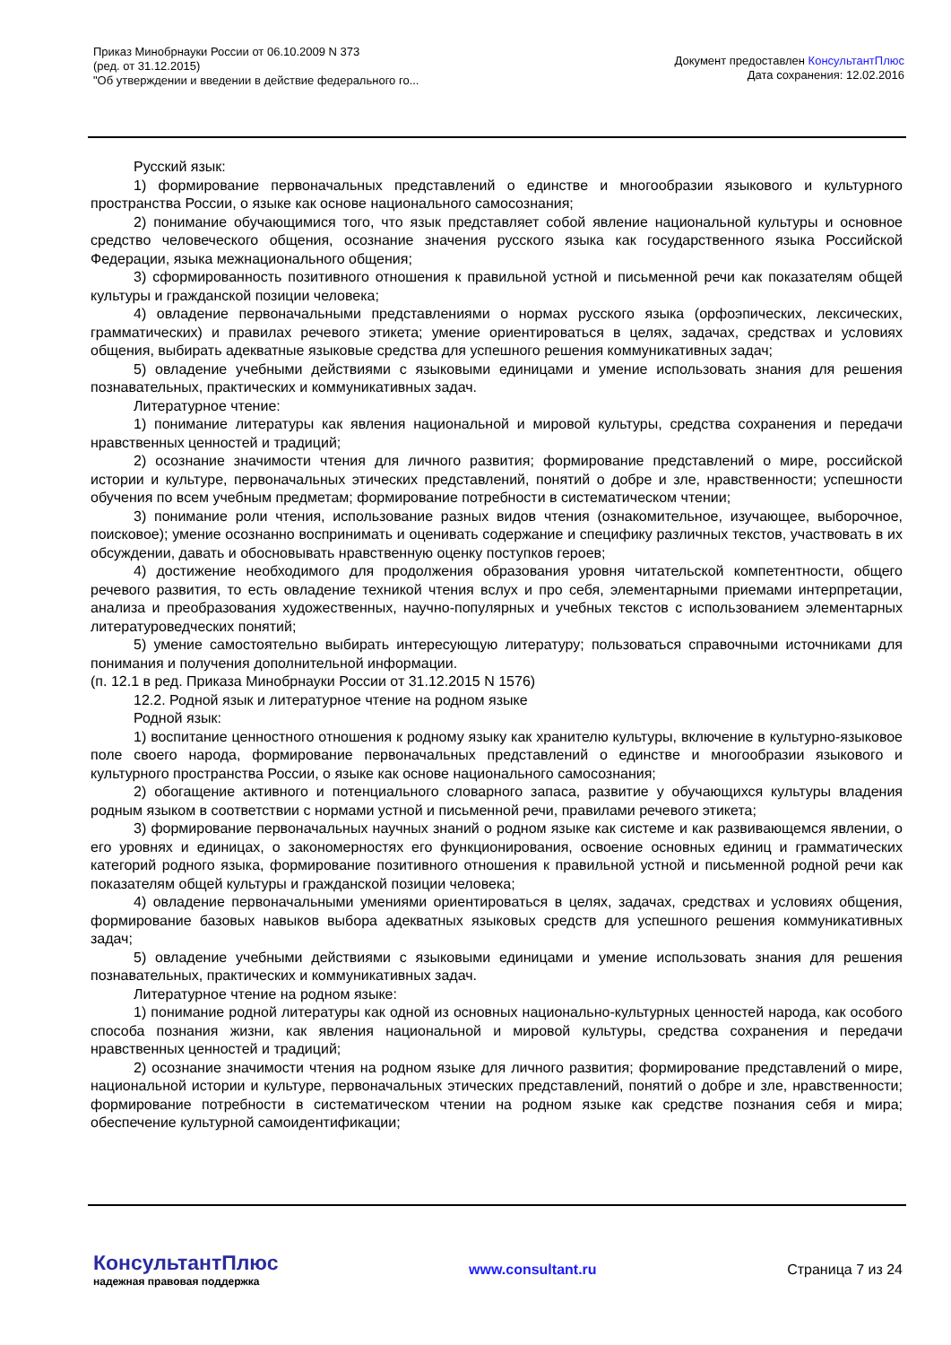Приказ Минобрнауки России от 06.10.2009 N 373
(ред. от 31.12.2015)
"Об утверждении и введении в действие федерального го...
Документ предоставлен КонсультантПлюс
Дата сохранения: 12.02.2016
Русский язык:
1) формирование первоначальных представлений о единстве и многообразии языкового и культурного пространства России, о языке как основе национального самосознания;
2) понимание обучающимися того, что язык представляет собой явление национальной культуры и основное средство человеческого общения, осознание значения русского языка как государственного языка Российской Федерации, языка межнационального общения;
3) сформированность позитивного отношения к правильной устной и письменной речи как показателям общей культуры и гражданской позиции человека;
4) овладение первоначальными представлениями о нормах русского языка (орфоэпических, лексических, грамматических) и правилах речевого этикета; умение ориентироваться в целях, задачах, средствах и условиях общения, выбирать адекватные языковые средства для успешного решения коммуникативных задач;
5) овладение учебными действиями с языковыми единицами и умение использовать знания для решения познавательных, практических и коммуникативных задач.
Литературное чтение:
1) понимание литературы как явления национальной и мировой культуры, средства сохранения и передачи нравственных ценностей и традиций;
2) осознание значимости чтения для личного развития; формирование представлений о мире, российской истории и культуре, первоначальных этических представлений, понятий о добре и зле, нравственности; успешности обучения по всем учебным предметам; формирование потребности в систематическом чтении;
3) понимание роли чтения, использование разных видов чтения (ознакомительное, изучающее, выборочное, поисковое); умение осознанно воспринимать и оценивать содержание и специфику различных текстов, участвовать в их обсуждении, давать и обосновывать нравственную оценку поступков героев;
4) достижение необходимого для продолжения образования уровня читательской компетентности, общего речевого развития, то есть овладение техникой чтения вслух и про себя, элементарными приемами интерпретации, анализа и преобразования художественных, научно-популярных и учебных текстов с использованием элементарных литературоведческих понятий;
5) умение самостоятельно выбирать интересующую литературу; пользоваться справочными источниками для понимания и получения дополнительной информации.
(п. 12.1 в ред. Приказа Минобрнауки России от 31.12.2015 N 1576)
12.2. Родной язык и литературное чтение на родном языке
Родной язык:
1) воспитание ценностного отношения к родному языку как хранителю культуры, включение в культурно-языковое поле своего народа, формирование первоначальных представлений о единстве и многообразии языкового и культурного пространства России, о языке как основе национального самосознания;
2) обогащение активного и потенциального словарного запаса, развитие у обучающихся культуры владения родным языком в соответствии с нормами устной и письменной речи, правилами речевого этикета;
3) формирование первоначальных научных знаний о родном языке как системе и как развивающемся явлении, о его уровнях и единицах, о закономерностях его функционирования, освоение основных единиц и грамматических категорий родного языка, формирование позитивного отношения к правильной устной и письменной родной речи как показателям общей культуры и гражданской позиции человека;
4) овладение первоначальными умениями ориентироваться в целях, задачах, средствах и условиях общения, формирование базовых навыков выбора адекватных языковых средств для успешного решения коммуникативных задач;
5) овладение учебными действиями с языковыми единицами и умение использовать знания для решения познавательных, практических и коммуникативных задач.
Литературное чтение на родном языке:
1) понимание родной литературы как одной из основных национально-культурных ценностей народа, как особого способа познания жизни, как явления национальной и мировой культуры, средства сохранения и передачи нравственных ценностей и традиций;
2) осознание значимости чтения на родном языке для личного развития; формирование представлений о мире, национальной истории и культуре, первоначальных этических представлений, понятий о добре и зле, нравственности; формирование потребности в систематическом чтении на родном языке как средстве познания себя и мира; обеспечение культурной самоидентификации;
КонсультантПлюс
надежная правовая поддержка
www.consultant.ru Страница 7 из 24